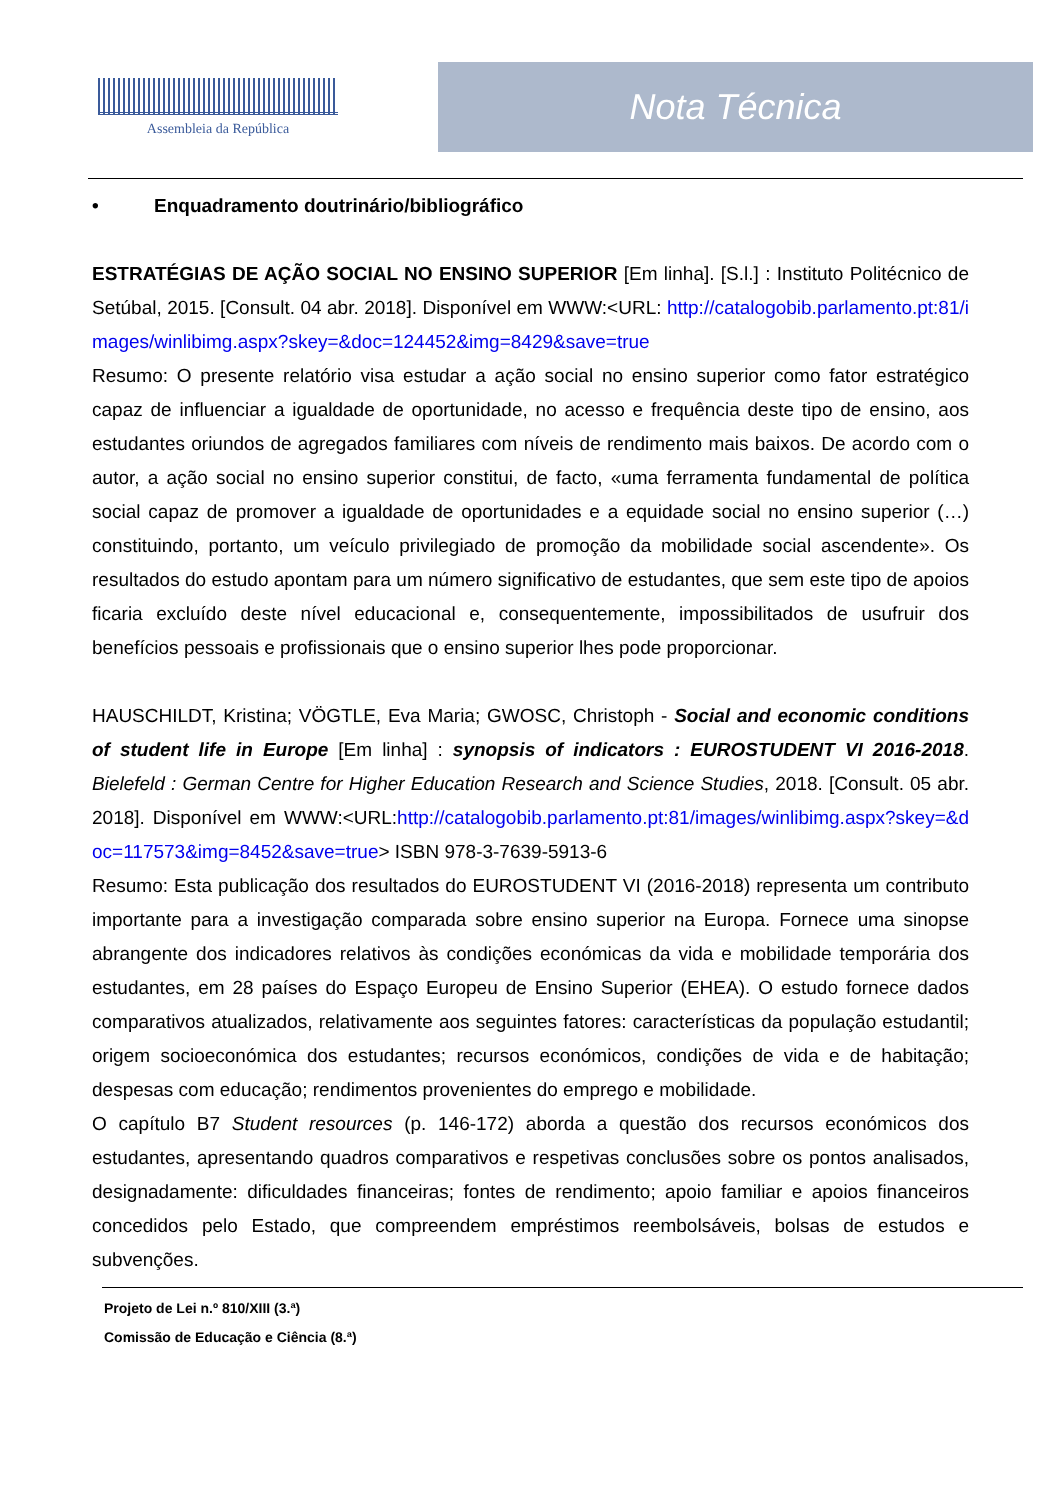Assembleia da República
Nota Técnica
• Enquadramento doutrinário/bibliográfico
ESTRATÉGIAS DE AÇÃO SOCIAL NO ENSINO SUPERIOR [Em linha]. [S.l.] : Instituto Politécnico de Setúbal, 2015. [Consult. 04 abr. 2018]. Disponível em WWW:<URL: http://catalogobib.parlamento.pt:81/images/winlibimg.aspx?skey=&doc=124452&img=8429&save=true
Resumo: O presente relatório visa estudar a ação social no ensino superior como fator estratégico capaz de influenciar a igualdade de oportunidade, no acesso e frequência deste tipo de ensino, aos estudantes oriundos de agregados familiares com níveis de rendimento mais baixos. De acordo com o autor, a ação social no ensino superior constitui, de facto, «uma ferramenta fundamental de política social capaz de promover a igualdade de oportunidades e a equidade social no ensino superior (…) constituindo, portanto, um veículo privilegiado de promoção da mobilidade social ascendente». Os resultados do estudo apontam para um número significativo de estudantes, que sem este tipo de apoios ficaria excluído deste nível educacional e, consequentemente, impossibilitados de usufruir dos benefícios pessoais e profissionais que o ensino superior lhes pode proporcionar.
HAUSCHILDT, Kristina; VÖGTLE, Eva Maria; GWOSC, Christoph - Social and economic conditions of student life in Europe [Em linha] : synopsis of indicators : EUROSTUDENT VI 2016-2018. Bielefeld : German Centre for Higher Education Research and Science Studies, 2018. [Consult. 05 abr. 2018]. Disponível em WWW:<URL:http://catalogobib.parlamento.pt:81/images/winlibimg.aspx?skey=&doc=117573&img=8452&save=true> ISBN 978-3-7639-5913-6
Resumo: Esta publicação dos resultados do EUROSTUDENT VI (2016-2018) representa um contributo importante para a investigação comparada sobre ensino superior na Europa. Fornece uma sinopse abrangente dos indicadores relativos às condições económicas da vida e mobilidade temporária dos estudantes, em 28 países do Espaço Europeu de Ensino Superior (EHEA). O estudo fornece dados comparativos atualizados, relativamente aos seguintes fatores: características da população estudantil; origem socioeconómica dos estudantes; recursos económicos, condições de vida e de habitação; despesas com educação; rendimentos provenientes do emprego e mobilidade.
O capítulo B7 Student resources (p. 146-172) aborda a questão dos recursos económicos dos estudantes, apresentando quadros comparativos e respetivas conclusões sobre os pontos analisados, designadamente: dificuldades financeiras; fontes de rendimento; apoio familiar e apoios financeiros concedidos pelo Estado, que compreendem empréstimos reembolsáveis, bolsas de estudos e subvenções.
Projeto de Lei n.º 810/XIII (3.ª)
Comissão de Educação e Ciência (8.ª)